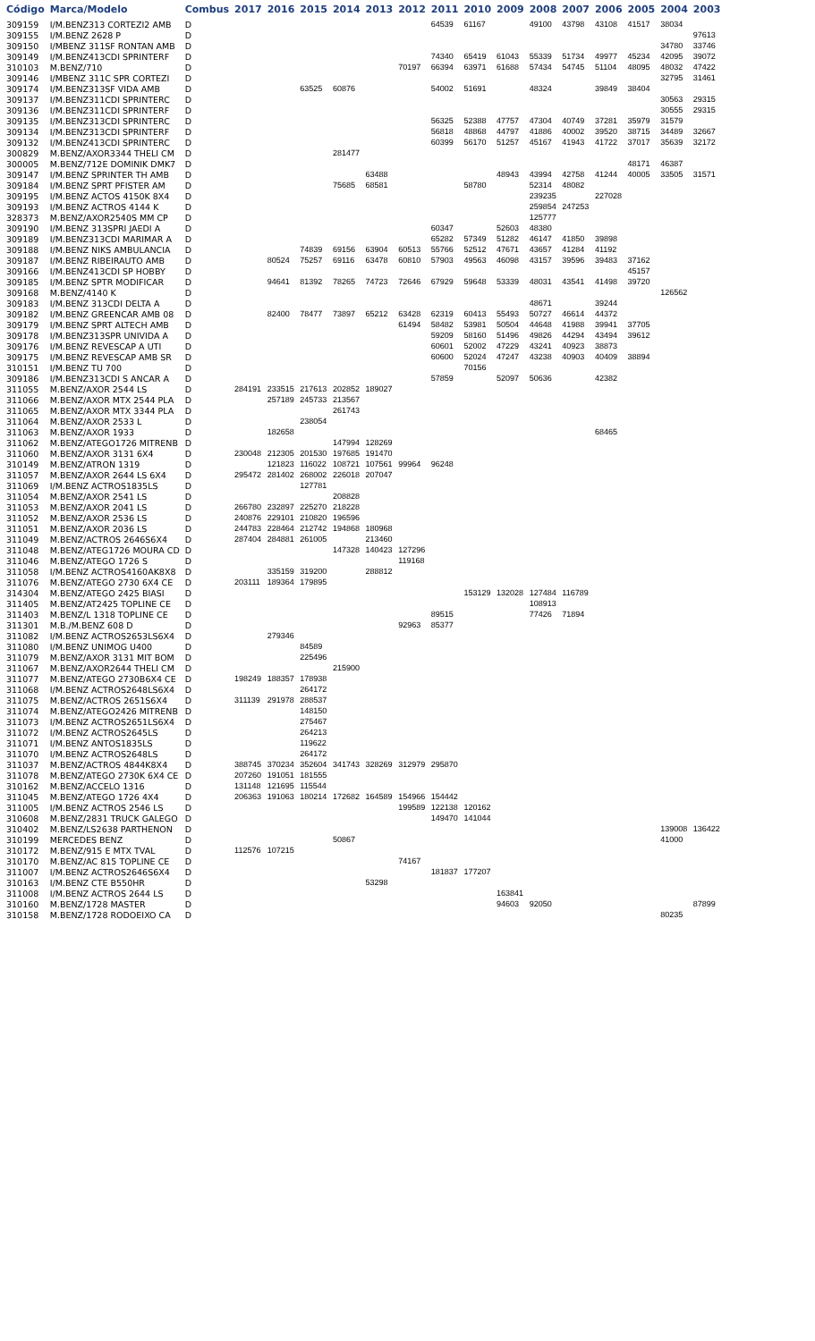| Código | Marca/Modelo | Combus | 2017 | 2016 | 2015 | 2014 | 2013 | 2012 | 2011 | 2010 | 2009 | 2008 | 2007 | 2006 | 2005 | 2004 | 2003 |
| --- | --- | --- | --- | --- | --- | --- | --- | --- | --- | --- | --- | --- | --- | --- | --- | --- | --- |
| 309159 | I/M.BENZ313 CORTEZI2 AMB | D | | | | | | | 64539 | 61167 | | 49100 | 43798 | 43108 | 41517 | 38034 | |
| 309155 | I/M.BENZ 2628 P | D | | | | | | | | | | | | | | | 97613 |
| 309150 | I/MBENZ 311SF RONTAN AMB | D | | | | | | | | | | | | | | 34780 | 33746 |
| 309149 | I/M.BENZ413CDI SPRINTERF | D | | | | | | | 74340 | 65419 | 61043 | 55339 | 51734 | 49977 | 45234 | 42095 | 39072 |
| 310103 | M.BENZ/710 | D | | | | | | 70197 | 66394 | 63971 | 61688 | 57434 | 54745 | 51104 | 48095 | 48032 | 47422 |
| 309146 | I/MBENZ 311C SPR CORTEZI | D | | | | | | | | | | | | | | 32795 | 31461 |
| 309174 | I/M.BENZ313SF VIDA AMB | D | | | 63525 | 60876 | | | 54002 | 51691 | | 48324 | | 39849 | 38404 | | |
| 309137 | I/M.BENZ311CDI SPRINTERC | D | | | | | | | | | | | | | | 30563 | 29315 |
| 309136 | I/M.BENZ311CDI SPRINTERF | D | | | | | | | | | | | | | | 30555 | 29315 |
| 309135 | I/M.BENZ313CDI SPRINTERC | D | | | | | | | 56325 | 52388 | 47757 | 47304 | 40749 | 37281 | 35979 | 31579 | |
| 309134 | I/M.BENZ313CDI SPRINTERF | D | | | | | | | 56818 | 48868 | 44797 | 41886 | 40002 | 39520 | 38715 | 34489 | 32667 |
| 309132 | I/M.BENZ413CDI SPRINTERC | D | | | | | | | 60399 | 56170 | 51257 | 45167 | 41943 | 41722 | 37017 | 35639 | 32172 |
| 300829 | M.BENZ/AXOR3344 THELI CM | D | | | | 281477 | | | | | | | | | | | |
| 300005 | M.BENZ/712E DOMINIK DMK7 | D | | | | | | | | | | | | | 48171 | 46387 | |
| 309147 | I/M.BENZ SPRINTER TH AMB | D | | | | | 63488 | | | | 48943 | 43994 | 42758 | 41244 | 40005 | 33505 | 31571 |
| 309184 | I/M.BENZ SPRT PFISTER AM | D | | | | 75685 | 68581 | | | 58780 | | 52314 | 48082 | | | | |
| 309195 | I/M.BENZ ACTOS 4150K 8X4 | D | | | | | | | | | | 239235 | | 227028 | | | |
| 309193 | I/M.BENZ ACTROS 4144 K | D | | | | | | | | | | 259854 | 247253 | | | | |
| 328373 | M.BENZ/AXOR2540S MM CP | D | | | | | | | | | | 125777 | | | | | |
| 309190 | I/M.BENZ 313SPRI JAEDI A | D | | | | | | | 60347 | | 52603 | 48380 | | | | | |
| 309189 | I/M.BENZ313CDI MARIMAR A | D | | | | | | | 65282 | 57349 | 51282 | 46147 | 41850 | 39898 | | | |
| 309188 | I/M.BENZ NIKS AMBULANCIA | D | | | 74839 | 69156 | 63904 | 60513 | 55766 | 52512 | 47671 | 43657 | 41284 | 41192 | | | |
| 309187 | I/M.BENZ RIBEIRAUTO AMB | D | | 80524 | 75257 | 69116 | 63478 | 60810 | 57903 | 49563 | 46098 | 43157 | 39596 | 39483 | 37162 | | |
| 309166 | I/M.BENZ413CDI SP HOBBY | D | | | | | | | | | | | | | 45157 | | |
| 309185 | I/M.BENZ SPTR MODIFICAR | D | | 94641 | 81392 | 78265 | 74723 | 72646 | 67929 | 59648 | 53339 | 48031 | 43541 | 41498 | 39720 | | |
| 309168 | M.BENZ/4140 K | D | | | | | | | | | | | | | | 126562 | |
| 309183 | I/M.BENZ 313CDI DELTA A | D | | | | | | | | | | 48671 | | 39244 | | | |
| 309182 | I/M.BENZ GREENCAR AMB 08 | D | | 82400 | 78477 | 73897 | 65212 | 63428 | 62319 | 60413 | 55493 | 50727 | 46614 | 44372 | | | |
| 309179 | I/M.BENZ SPRT ALTECH AMB | D | | | | | | 61494 | 58482 | 53981 | 50504 | 44648 | 41988 | 39941 | 37705 | | |
| 309178 | I/M.BENZ313SPR UNIVIDA A | D | | | | | | | 59209 | 58160 | 51496 | 49826 | 44294 | 43494 | 39612 | | |
| 309176 | I/M.BENZ REVESCAP A UTI | D | | | | | | | 60601 | 52002 | 47229 | 43241 | 40923 | 38873 | | | |
| 309175 | I/M.BENZ REVESCAP AMB SR | D | | | | | | | 60600 | 52024 | 47247 | 43238 | 40903 | 40409 | 38894 | | |
| 310151 | I/M.BENZ TU 700 | D | | | | | | | | 70156 | | | | | | | |
| 309186 | I/M.BENZ313CDI S ANCAR A | D | | | | | | | 57859 | | 52097 | 50636 | | 42382 | | | |
| 311055 | M.BENZ/AXOR 2544 LS | D | 284191 | 233515 | 217613 | 202852 | 189027 | | | | | | | | | | |
| 311066 | M.BENZ/AXOR MTX 2544 PLA | D | | 257189 | 245733 | 213567 | | | | | | | | | | | |
| 311065 | M.BENZ/AXOR MTX 3344 PLA | D | | | | 261743 | | | | | | | | | | | |
| 311064 | M.BENZ/AXOR 2533 L | D | | | 238054 | | | | | | | | | | | | |
| 311063 | M.BENZ/AXOR 1933 | D | | 182658 | | | | | | | | | | 68465 | | | |
| 311062 | M.BENZ/ATEGO1726 MITRENB | D | | | | 147994 | 128269 | | | | | | | | | | |
| 311060 | M.BENZ/AXOR 3131 6X4 | D | 230048 | 212305 | 201530 | 197685 | 191470 | | | | | | | | | | |
| 310149 | M.BENZ/ATRON 1319 | D | | 121823 | 116022 | 108721 | 107561 | 99964 | 96248 | | | | | | | | |
| 311057 | M.BENZ/AXOR 2644 LS 6X4 | D | 295472 | 281402 | 268002 | 226018 | 207047 | | | | | | | | | | |
| 311069 | I/M.BENZ ACTROS1835LS | D | | | 127781 | | | | | | | | | | | | |
| 311054 | M.BENZ/AXOR 2541 LS | D | | | | 208828 | | | | | | | | | | | |
| 311053 | M.BENZ/AXOR 2041 LS | D | 266780 | 232897 | 225270 | 218228 | | | | | | | | | | | |
| 311052 | M.BENZ/AXOR 2536 LS | D | 240876 | 229101 | 210820 | 196596 | | | | | | | | | | | |
| 311051 | M.BENZ/AXOR 2036 LS | D | 244783 | 228464 | 212742 | 194868 | 180968 | | | | | | | | | | |
| 311049 | M.BENZ/ACTROS 2646S6X4 | D | 287404 | 284881 | 261005 | | 213460 | | | | | | | | | | |
| 311048 | M.BENZ/ATEG1726 MOURA CD | D | | | | 147328 | 140423 | 127296 | | | | | | | | | |
| 311046 | M.BENZ/ATEGO 1726 S | D | | | | | | 119168 | | | | | | | | | |
| 311058 | I/M.BENZ ACTROS4160AK8X8 | D | | 335159 | 319200 | | 288812 | | | | | | | | | | |
| 311076 | M.BENZ/ATEGO 2730 6X4 CE | D | 203111 | 189364 | 179895 | | | | | | | | | | | | |
| 314304 | M.BENZ/ATEGO 2425 BIASI | D | | | | | | | | 153129 | 132028 | 127484 | 116789 | | | | |
| 311405 | M.BENZ/AT2425 TOPLINE CE | D | | | | | | | | | | 108913 | | | | | |
| 311403 | M.BENZ/L 1318 TOPLINE CE | D | | | | | | | 89515 | | | 77426 | 71894 | | | | |
| 311301 | M.B./M.BENZ 608 D | D | | | | | | 92963 | 85377 | | | | | | | | |
| 311082 | I/M.BENZ ACTROS2653LS6X4 | D | | 279346 | | | | | | | | | | | | | |
| 311080 | I/M.BENZ UNIMOG U400 | D | | | 84589 | | | | | | | | | | | | |
| 311079 | M.BENZ/AXOR 3131 MIT BOM | D | | | 225496 | | | | | | | | | | | | |
| 311067 | M.BENZ/AXOR2644 THELI CM | D | | | | 215900 | | | | | | | | | | | |
| 311077 | M.BENZ/ATEGO 2730B6X4 CE | D | 198249 | 188357 | 178938 | | | | | | | | | | | | |
| 311068 | I/M.BENZ ACTROS2648LS6X4 | D | | | 264172 | | | | | | | | | | | | |
| 311075 | M.BENZ/ACTROS 2651S6X4 | D | 311139 | 291978 | 288537 | | | | | | | | | | | | |
| 311074 | M.BENZ/ATEGO2426 MITRENB | D | | | 148150 | | | | | | | | | | | | |
| 311073 | I/M.BENZ ACTROS2651LS6X4 | D | | | 275467 | | | | | | | | | | | | |
| 311072 | I/M.BENZ ACTROS2645LS | D | | | 264213 | | | | | | | | | | | | |
| 311071 | I/M.BENZ ANTOS1835LS | D | | | 119622 | | | | | | | | | | | | |
| 311070 | I/M.BENZ ACTROS2648LS | D | | | 264172 | | | | | | | | | | | | |
| 311037 | M.BENZ/ACTROS 4844K8X4 | D | 388745 | 370234 | 352604 | 341743 | 328269 | 312979 | 295870 | | | | | | | | |
| 311078 | M.BENZ/ATEGO 2730K 6X4 CE | D | 207260 | 191051 | 181555 | | | | | | | | | | | | |
| 310162 | M.BENZ/ACCELO 1316 | D | 131148 | 121695 | 115544 | | | | | | | | | | | | |
| 311045 | M.BENZ/ATEGO 1726 4X4 | D | 206363 | 191063 | 180214 | 172682 | 164589 | 154966 | 154442 | | | | | | | | |
| 311005 | I/M.BENZ ACTROS 2546 LS | D | | | | | | 199589 | 122138 | 120162 | | | | | | | |
| 310608 | M.BENZ/2831 TRUCK GALEGO | D | | | | | | | 149470 | 141044 | | | | | | | |
| 310402 | M.BENZ/LS2638 PARTHENON | D | | | | | | | | | | | | | | 139008 | 136422 |
| 310199 | MERCEDES BENZ | D | | | | 50867 | | | | | | | | | | 41000 | |
| 310172 | M.BENZ/915 E MTX TVAL | D | 112576 | 107215 | | | | | | | | | | | | | |
| 310170 | M.BENZ/AC 815 TOPLINE CE | D | | | | | | 74167 | | | | | | | | | |
| 311007 | I/M.BENZ ACTROS2646S6X4 | D | | | | | | | 181837 | 177207 | | | | | | | |
| 310163 | I/M.BENZ CTE B550HR | D | | | | | 53298 | | | | | | | | | | |
| 311008 | I/M.BENZ ACTROS 2644 LS | D | | | | | | | | | 163841 | | | | | | |
| 310160 | M.BENZ/1728 MASTER | D | | | | | | | | | 94603 | 92050 | | | | | 87899 |
| 310158 | M.BENZ/1728 RODOEIXO CA | D | | | | | | | | | | | | | | 80235 | |